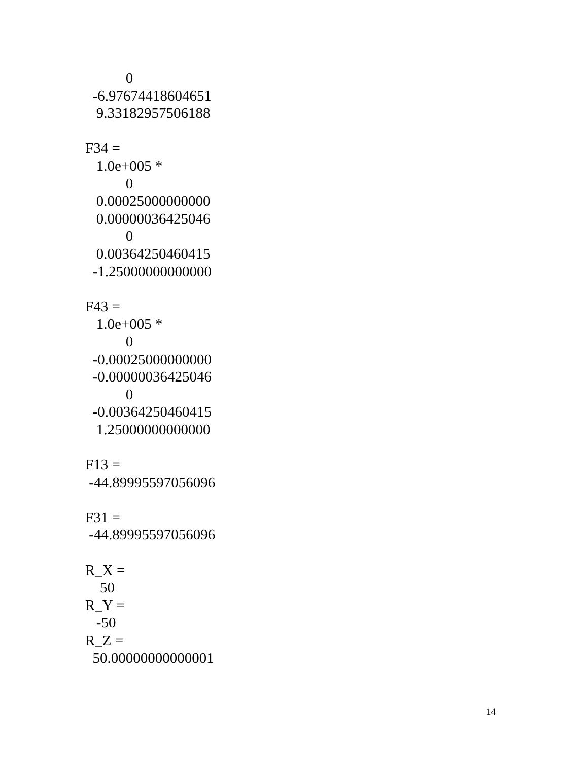0 -6.97674418604651 9.33182957506188 F34 = 1.0e+005 * 0 0.00025000000000 0.00000036425046 0 0.00364250460415 -1.25000000000000 F43 = 1.0e+005 * 0 -0.00025000000000 -0.00000036425046 0 -0.00364250460415 1.25000000000000 F13 = -44.89995597056096 F31 = -44.89995597056096 R_X = 50 R_Y = -50 R_Z = 50.00000000000001
14